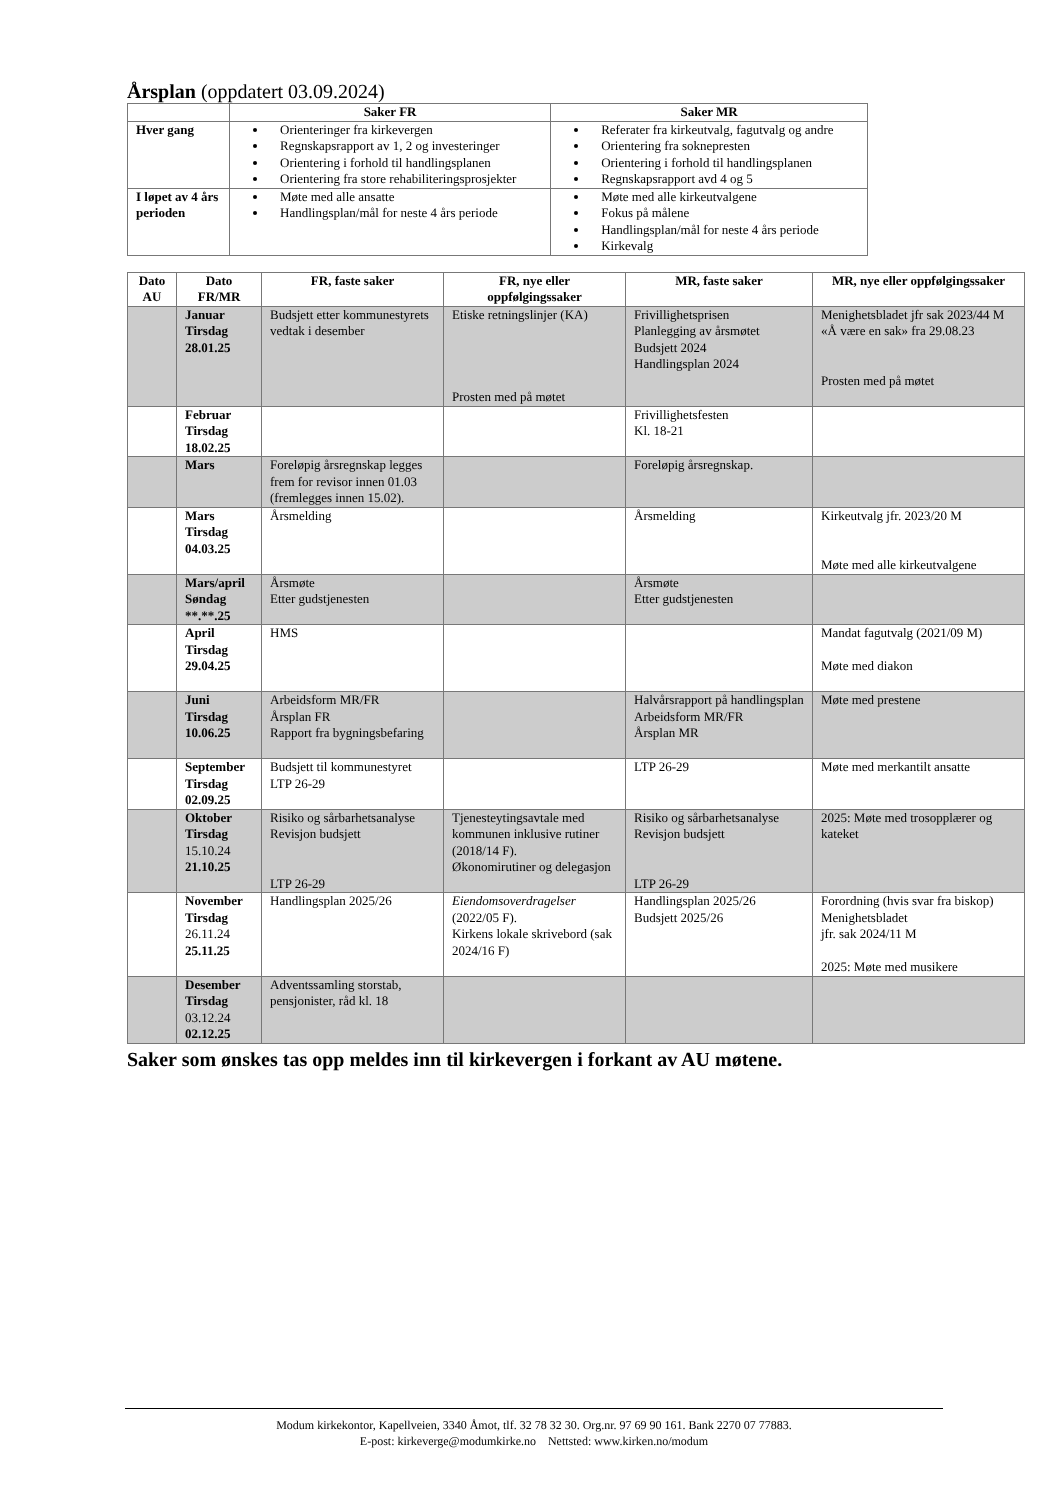Årsplan (oppdatert 03.09.2024)
| | Saker FR | Saker MR |
| --- | --- | --- |
| Hver gang | Orienteringer fra kirkevergen Regnskapsrapport av 1, 2 og investeringer Orientering i forhold til handlingsplanen Orientering fra store rehabiliteringsprosjekter | Referater fra kirkeutvalg, fagutvalg og andre Orientering fra soknepresten Orientering i forhold til handlingsplanen Regnskapsrapport avd 4 og 5 |
| I løpet av 4 års perioden | Møte med alle ansatte Handlingsplan/mål for neste 4 års periode | Møte med alle kirkeutvalgene Fokus på målene Handlingsplan/mål for neste 4 års periode Kirkevalg |
| Dato AU | Dato FR/MR | FR, faste saker | FR, nye eller oppfølgingssaker | MR, faste saker | MR, nye eller oppfølgingssaker |
| --- | --- | --- | --- | --- | --- |
| | Januar Tirsdag 28.01.25 | Budsjett etter kommunestyrets vedtak i desember | Etiske retningslinjer (KA) Prosten med på møtet | Frivillighetsprisen Planlegging av årsmøtet Budsjett 2024 Handlingsplan 2024 | Menighetsbladet jfr sak 2023/44 M «Å være en sak» fra 29.08.23 Prosten med på møtet |
| | Februar Tirsdag 18.02.25 | | | Frivillighetsfesten Kl. 18-21 | |
| | Mars | Foreløpig årsregnskap legges frem for revisor innen 01.03 (fremlegges innen 15.02). | | Foreløpig årsregnskap. | |
| | Mars Tirsdag 04.03.25 | Årsmelding | | Årsmelding | Kirkeutvalg jfr. 2023/20 M Møte med alle kirkeutvalgene |
| | Mars/april Søndag **.**.25 | Årsmøte Etter gudstjenesten | | Årsmøte Etter gudstjenesten | |
| | April Tirsdag 29.04.25 | HMS | | | Mandat fagutvalg (2021/09 M) Møte med diakon |
| | Juni Tirsdag 10.06.25 | Arbeidsform MR/FR Årsplan FR Rapport fra bygningsbefaring | | Halvårsrapport på handlingsplan Arbeidsform MR/FR Årsplan MR | Møte med prestene |
| | September Tirsdag 02.09.25 | Budsjett til kommunestyret LTP 26-29 | | LTP 26-29 | Møte med merkantilt ansatte |
| | Oktober Tirsdag 15.10.24 21.10.25 | Risiko og sårbarhetsanalyse Revisjon budsjett LTP 26-29 | Tjenesteytingsavtale med kommunen inklusive rutiner (2018/14 F). Økonomirutiner og delegasjon | Risiko og sårbarhetsanalyse Revisjon budsjett LTP 26-29 | 2025: Møte med trosopplærer og kateket |
| | November Tirsdag 26.11.24 25.11.25 | Handlingsplan 2025/26 | Eiendomsoverdragelser (2022/05 F). Kirkens lokale skrivebord (sak 2024/16 F) | Handlingsplan 2025/26 Budsjett 2025/26 | Forordning (hvis svar fra biskop) Menighetsbladet jfr. sak 2024/11 M 2025: Møte med musikere |
| | Desember Tirsdag 03.12.24 02.12.25 | Adventssamling storstab, pensjonister, råd kl. 18 | | | |
Saker som ønskes tas opp meldes inn til kirkevergen i forkant av AU møtene.
Modum kirkekontor, Kapellveien, 3340 Åmot, tlf. 32 78 32 30. Org.nr. 97 69 90 161. Bank 2270 07 77883.
E-post: kirkeverge@modumkirke.no Nettsted: www.kirken.no/modum